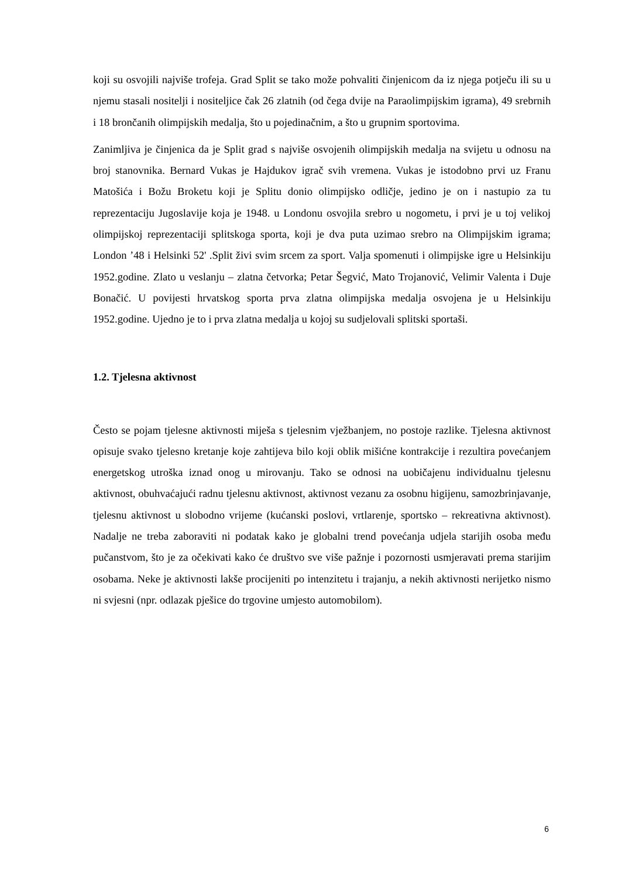koji su osvojili najviše trofeja. Grad Split se tako može pohvaliti činjenicom da iz njega potječu ili su u njemu stasali nositelji i nositeljice čak 26 zlatnih (od čega dvije na Paraolimpijskim igrama), 49 srebrnih i 18 brončanih olimpijskih medalja, što u pojedinačnim, a što u grupnim sportovima.
Zanimljiva je činjenica da je Split grad s najviše osvojenih olimpijskih medalja na svijetu u odnosu na broj stanovnika. Bernard Vukas je Hajdukov igrač svih vremena. Vukas je istodobno prvi uz Franu Matošića i Božu Broketu koji je Splitu donio olimpijsko odličje, jedino je on i nastupio za tu reprezentaciju Jugoslavije koja je 1948. u Londonu osvojila srebro u nogometu, i prvi je u toj velikoj olimpijskoj reprezentaciji splitskoga sporta, koji je dva puta uzimao srebro na Olimpijskim igrama; London ’48 i Helsinki 52' .Split živi svim srcem za sport. Valja spomenuti i olimpijske igre u Helsinkiju 1952.godine. Zlato u veslanju – zlatna četvorka; Petar Šegvić, Mato Trojanović, Velimir Valenta i Duje Bonačić. U povijesti hrvatskog sporta prva zlatna olimpijska medalja osvojena je u Helsinkiju 1952.godine. Ujedno je to i prva zlatna medalja u kojoj su sudjelovali splitski sportaši.
1.2. Tjelesna aktivnost
Često se pojam tjelesne aktivnosti miješa s tjelesnim vježbanjem, no postoje razlike. Tjelesna aktivnost opisuje svako tjelesno kretanje koje zahtijeva bilo koji oblik mišićne kontrakcije i rezultira povećanjem energetskog utroška iznad onog u mirovanju. Tako se odnosi na uobičajenu individualnu tjelesnu aktivnost, obuhvaćajući radnu tjelesnu aktivnost, aktivnost vezanu za osobnu higijenu, samozbrinjavanje, tjelesnu aktivnost u slobodno vrijeme (kućanski poslovi, vrtlarenje, sportsko – rekreativna aktivnost). Nadalje ne treba zaboraviti ni podatak kako je globalni trend povećanja udjela starijih osoba među pučanstvom, što je za očekivati kako će društvo sve više pažnje i pozornosti usmjeravati prema starijim osobama. Neke je aktivnosti lakše procijeniti po intenzitetu i trajanju, a nekih aktivnosti nerijetko nismo ni svjesni (npr. odlazak pješice do trgovine umjesto automobilom).
6